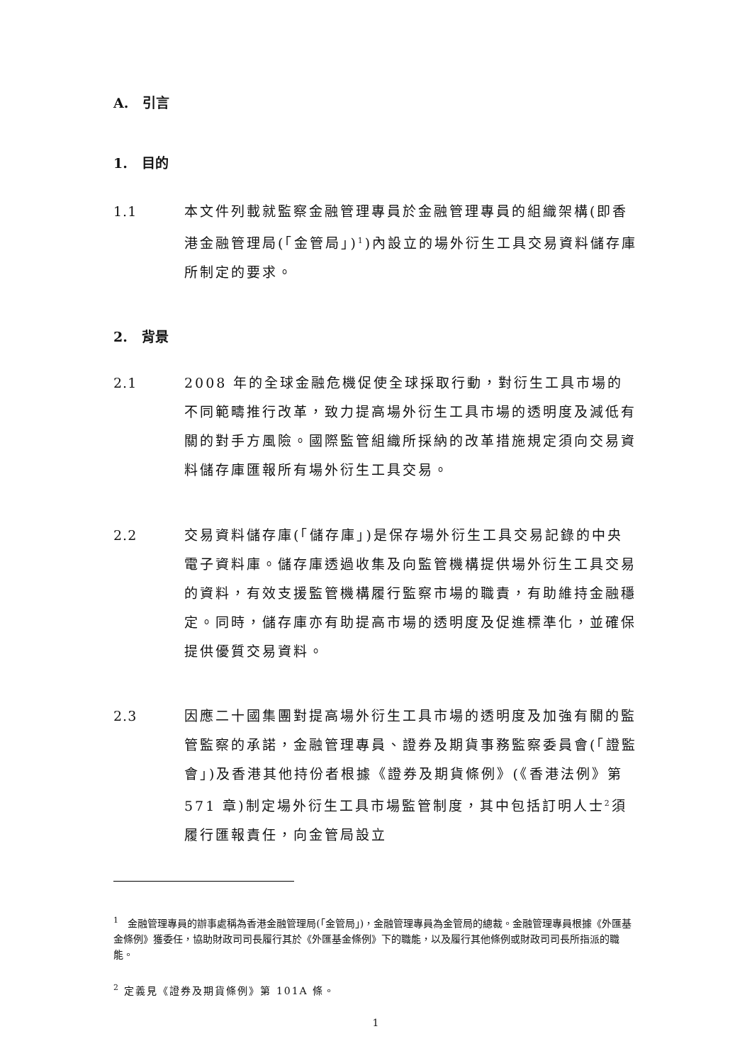A. 引言
1. 目的
1.1 本文件列載就監察金融管理專員於金融管理專員的組織架構(即香港金融管理局(「金管局」)<sup>1</sup>)內設立的場外衍生工具交易資料儲存庫所制定的要求。
2. 背景
2.1 2008 年的全球金融危機促使全球採取行動，對衍生工具市場的不同範疇推行改革，致力提高場外衍生工具市場的透明度及減低有關的對手方風險。國際監管組織所採納的改革措施規定須向交易資料儲存庫匯報所有場外衍生工具交易。
2.2 交易資料儲存庫(「儲存庫」)是保存場外衍生工具交易記錄的中央電子資料庫。儲存庫透過收集及向監管機構提供場外衍生工具交易的資料，有效支援監管機構履行監察市場的職責，有助維持金融穩定。同時，儲存庫亦有助提高市場的透明度及促進標準化，並確保提供優質交易資料。
2.3 因應二十國集團對提高場外衍生工具市場的透明度及加強有關的監管監察的承諾，金融管理專員、證券及期貨事務監察委員會(「證監會」)及香港其他持份者根據《證券及期貨條例》(《香港法例》第 571 章)制定場外衍生工具市場監管制度，其中包括訂明人士<sup>2</sup>須履行匯報責任，向金管局設立
<sup>1</sup> 金融管理專員的辦事處稱為香港金融管理局(「金管局」)，金融管理專員為金管局的總裁。金融管理專員根據《外匯基金條例》獲委任，協助財政司司長履行其於《外匯基金條例》下的職能，以及履行其他條例或財政司司長所指派的職能。
<sup>2</sup> 定義見《證券及期貨條例》第 101A 條。
1